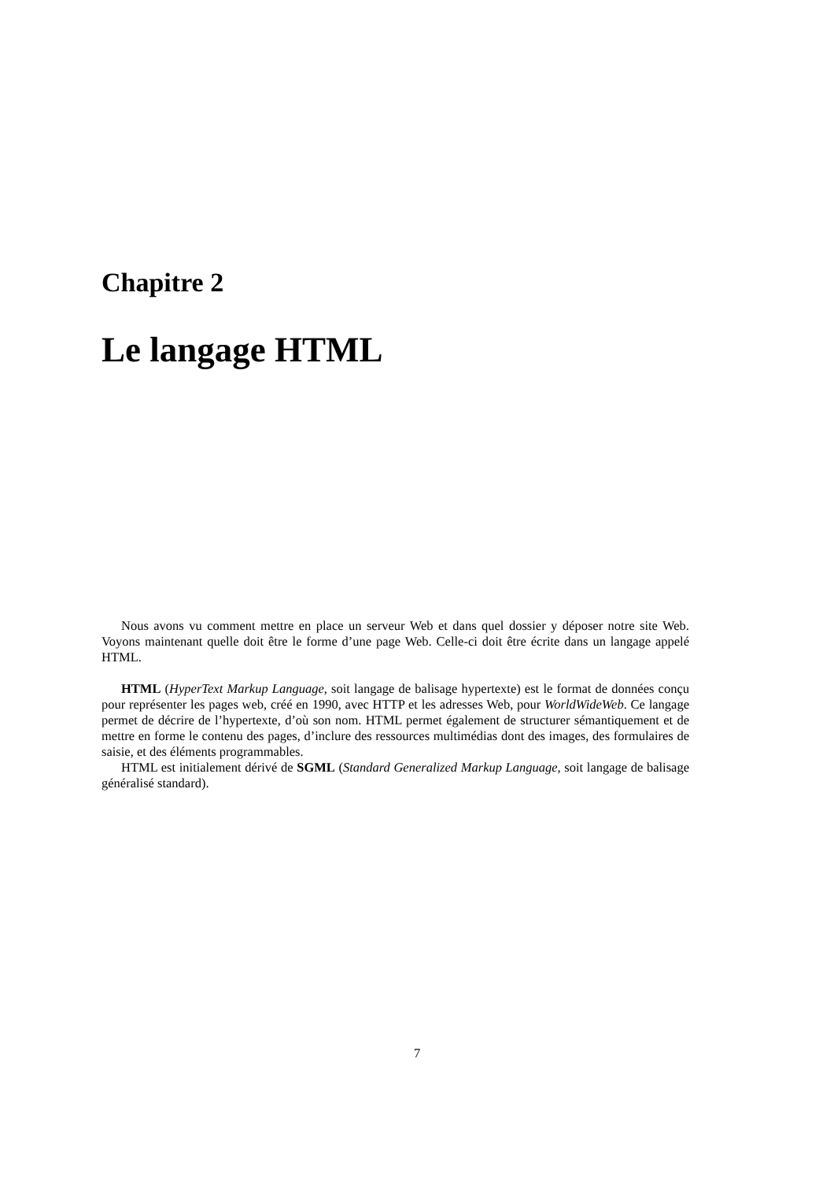Chapitre 2
Le langage HTML
Nous avons vu comment mettre en place un serveur Web et dans quel dossier y déposer notre site Web. Voyons maintenant quelle doit être le forme d’une page Web. Celle-ci doit être écrite dans un langage appelé HTML.
HTML (HyperText Markup Language, soit langage de balisage hypertexte) est le format de données conçu pour représenter les pages web, créé en 1990, avec HTTP et les adresses Web, pour WorldWideWeb. Ce langage permet de décrire de l’hypertexte, d’où son nom. HTML permet également de structurer sémantiquement et de mettre en forme le contenu des pages, d’inclure des ressources multimédias dont des images, des formulaires de saisie, et des éléments programmables.
HTML est initialement dérivé de SGML (Standard Generalized Markup Language, soit langage de balisage généralisé standard).
7